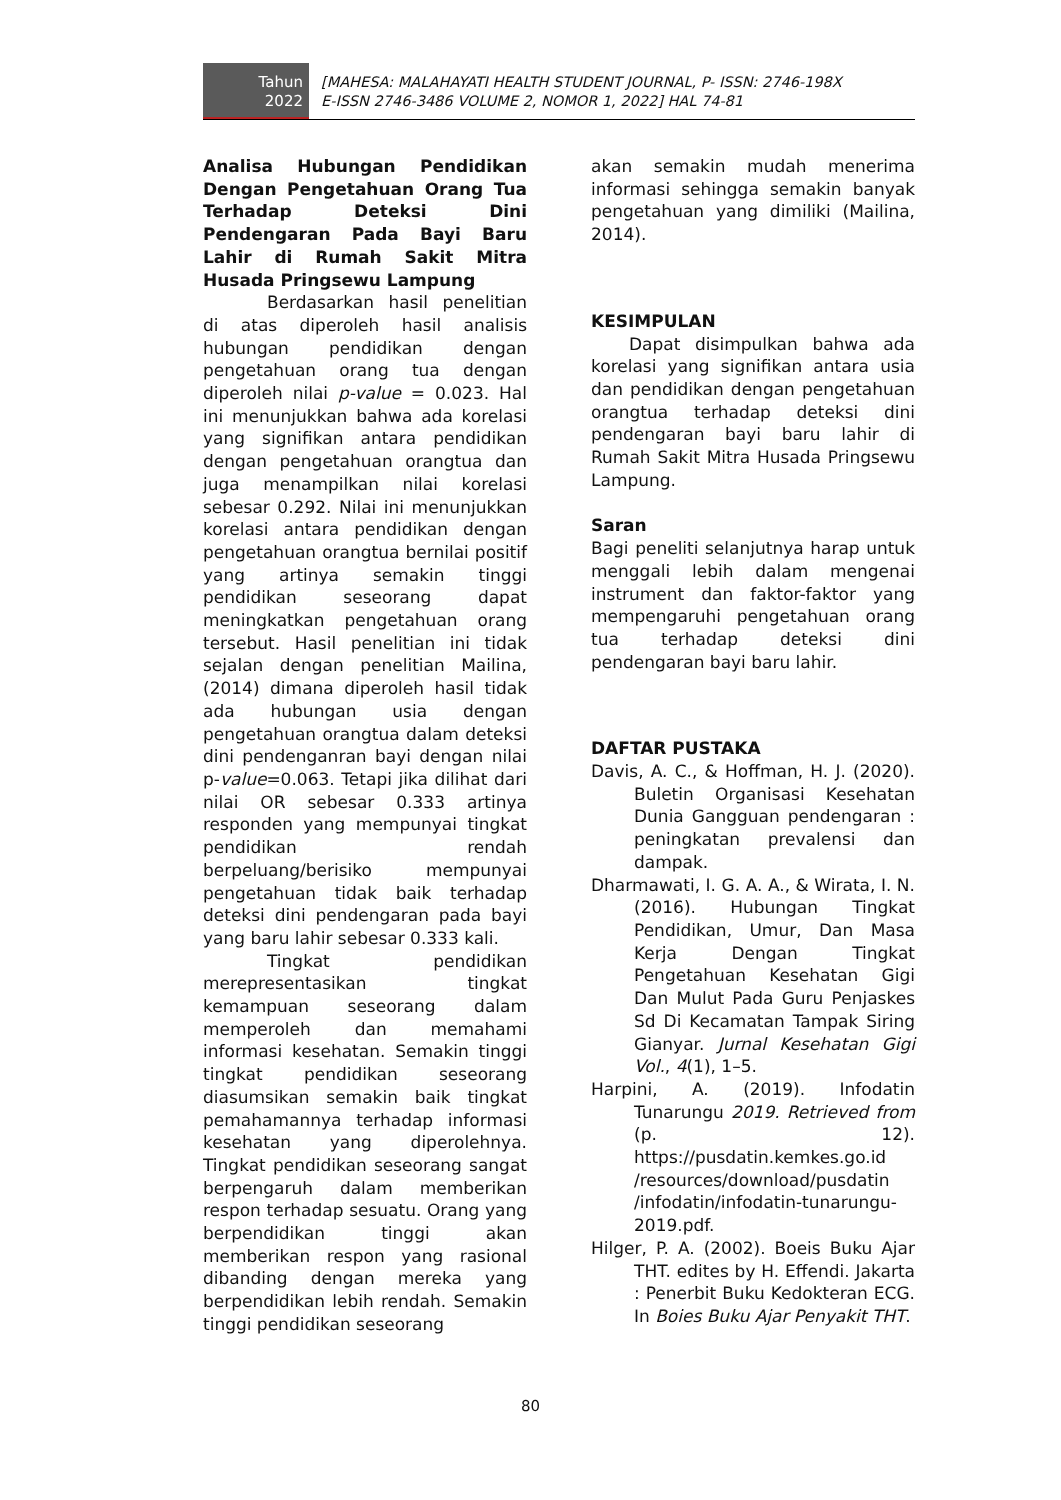Tahun
2022
[MAHESA: MALAHAYATI HEALTH STUDENT JOURNAL, P- ISSN: 2746-198X
E-ISSN 2746-3486 VOLUME 2, NOMOR 1, 2022] HAL 74-81
Analisa Hubungan Pendidikan Dengan Pengetahuan Orang Tua Terhadap Deteksi Dini Pendengaran Pada Bayi Baru Lahir di Rumah Sakit Mitra Husada Pringsewu Lampung
Berdasarkan hasil penelitian di atas diperoleh hasil analisis hubungan pendidikan dengan pengetahuan orang tua dengan diperoleh nilai p-value = 0.023. Hal ini menunjukkan bahwa ada korelasi yang signifikan antara pendidikan dengan pengetahuan orangtua dan juga menampilkan nilai korelasi sebesar 0.292. Nilai ini menunjukkan korelasi antara pendidikan dengan pengetahuan orangtua bernilai positif yang artinya semakin tinggi pendidikan seseorang dapat meningkatkan pengetahuan orang tersebut. Hasil penelitian ini tidak sejalan dengan penelitian Mailina, (2014) dimana diperoleh hasil tidak ada hubungan usia dengan pengetahuan orangtua dalam deteksi dini pendenganran bayi dengan nilai p-value=0.063. Tetapi jika dilihat dari nilai OR sebesar 0.333 artinya responden yang mempunyai tingkat pendidikan rendah berpeluang/berisiko mempunyai pengetahuan tidak baik terhadap deteksi dini pendengaran pada bayi yang baru lahir sebesar 0.333 kali.
Tingkat pendidikan merepresentasikan tingkat kemampuan seseorang dalam memperoleh dan memahami informasi kesehatan. Semakin tinggi tingkat pendidikan seseorang diasumsikan semakin baik tingkat pemahamannya terhadap informasi kesehatan yang diperolehnya. Tingkat pendidikan seseorang sangat berpengaruh dalam memberikan respon terhadap sesuatu. Orang yang berpendidikan tinggi akan memberikan respon yang rasional dibanding dengan mereka yang berpendidikan lebih rendah. Semakin tinggi pendidikan seseorang
akan semakin mudah menerima informasi sehingga semakin banyak pengetahuan yang dimiliki (Mailina, 2014).
KESIMPULAN
Dapat disimpulkan bahwa ada korelasi yang signifikan antara usia dan pendidikan dengan pengetahuan orangtua terhadap deteksi dini pendengaran bayi baru lahir di Rumah Sakit Mitra Husada Pringsewu Lampung.
Saran
Bagi peneliti selanjutnya harap untuk menggali lebih dalam mengenai instrument dan faktor-faktor yang mempengaruhi pengetahuan orang tua terhadap deteksi dini pendengaran bayi baru lahir.
DAFTAR PUSTAKA
Davis, A. C., & Hoffman, H. J. (2020). Buletin Organisasi Kesehatan Dunia Gangguan pendengaran : peningkatan prevalensi dan dampak.
Dharmawati, I. G. A. A., & Wirata, I. N. (2016). Hubungan Tingkat Pendidikan, Umur, Dan Masa Kerja Dengan Tingkat Pengetahuan Kesehatan Gigi Dan Mulut Pada Guru Penjaskes Sd Di Kecamatan Tampak Siring Gianyar. Jurnal Kesehatan Gigi Vol., 4(1), 1–5.
Harpini, A. (2019). Infodatin Tunarungu 2019. Retrieved from (p. 12). https://pusdatin.kemkes.go.id /resources/download/pusdatin /infodatin/infodatin-tunarungu-2019.pdf.
Hilger, P. A. (2002). Boeis Buku Ajar THT. edites by H. Effendi. Jakarta : Penerbit Buku Kedokteran ECG. In Boies Buku Ajar Penyakit THT.
80